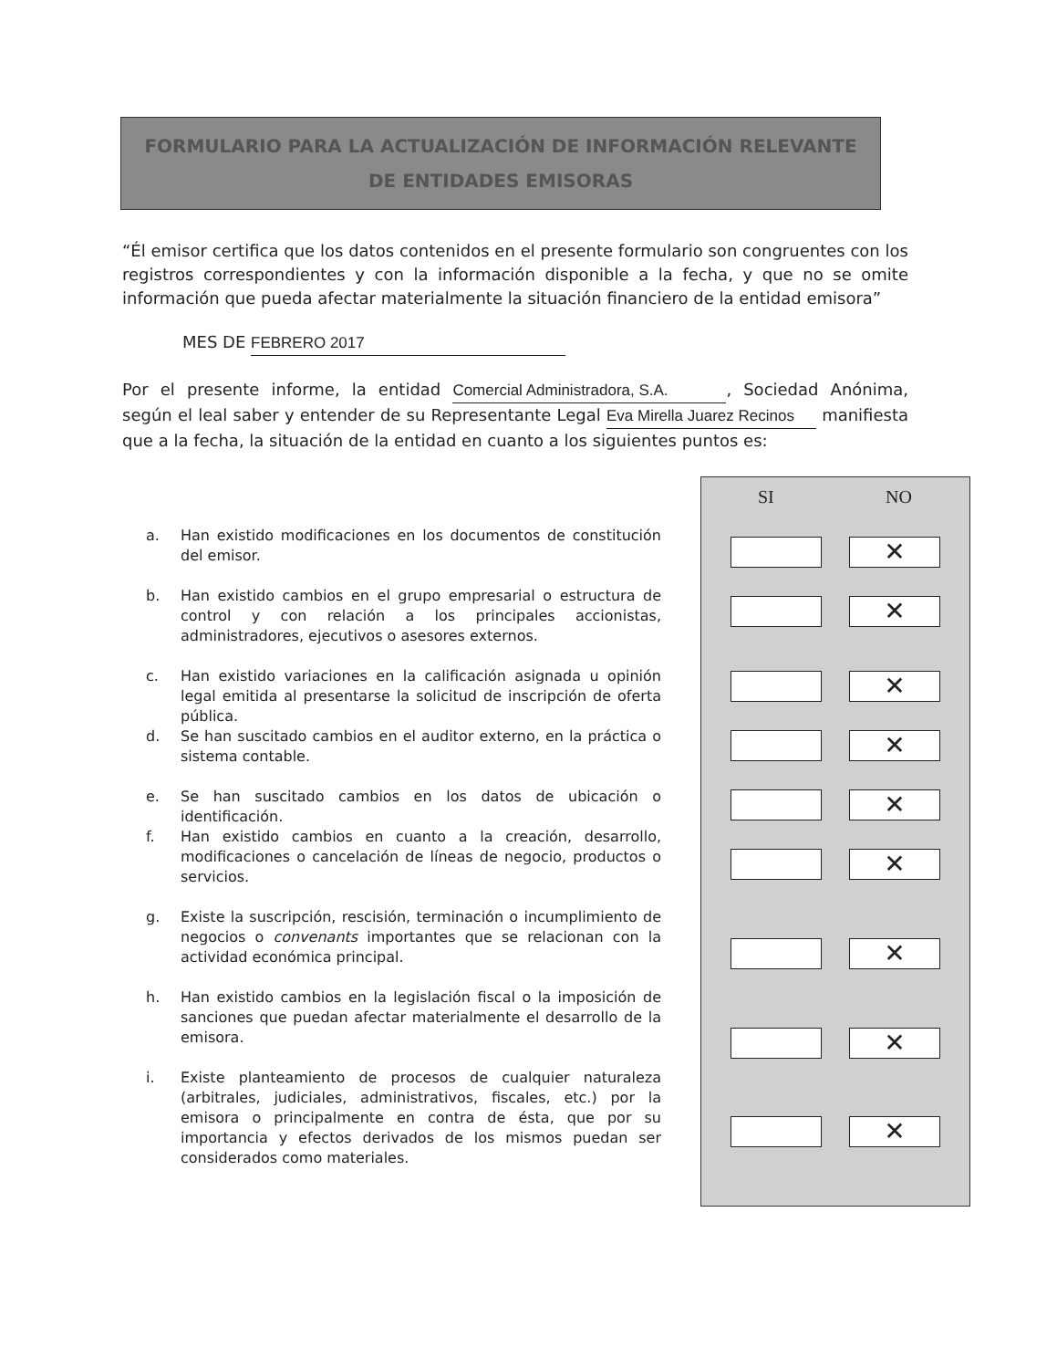FORMULARIO PARA LA ACTUALIZACIÓN DE INFORMACIÓN RELEVANTE
DE ENTIDADES EMISORAS
“Él emisor certifica que los datos contenidos en el presente formulario son congruentes con los registros correspondientes y con la información disponible a la fecha, y que no se omite información que pueda afectar materialmente la situación financiero de la entidad emisora”
MES DE FEBRERO 2017
Por el presente informe, la entidad Comercial Administradora, S.A., Sociedad Anónima, según el leal saber y entender de su Representante Legal Eva Mirella Juarez Recinos manifiesta que a la fecha, la situación de la entidad en cuanto a los siguientes puntos es:
a. Han existido modificaciones en los documentos de constitución del emisor.
b. Han existido cambios en el grupo empresarial o estructura de control y con relación a los principales accionistas, administradores, ejecutivos o asesores externos.
c. Han existido variaciones en la calificación asignada u opinión legal emitida al presentarse la solicitud de inscripción de oferta pública.
d. Se han suscitado cambios en el auditor externo, en la práctica o sistema contable.
e. Se han suscitado cambios en los datos de ubicación o identificación.
f. Han existido cambios en cuanto a la creación, desarrollo, modificaciones o cancelación de líneas de negocio, productos o servicios.
g. Existe la suscripción, rescisión, terminación o incumplimiento de negocios o convenants importantes que se relacionan con la actividad económica principal.
h. Han existido cambios en la legislación fiscal o la imposición de sanciones que puedan afectar materialmente el desarrollo de la emisora.
i. Existe planteamiento de procesos de cualquier naturaleza (arbitrales, judiciales, administrativos, fiscales, etc.) por la emisora o principalmente en contra de ésta, que por su importancia y efectos derivados de los mismos puedan ser considerados como materiales.
SI NO
✕
✕
✕
✕
✕
✕
✕
✕
✕